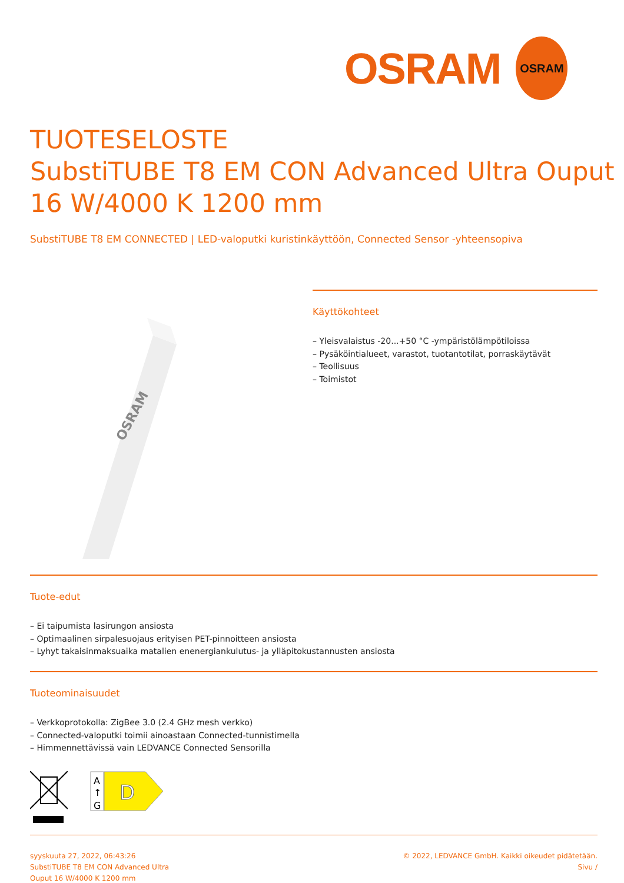OSRAM
OSRAM
TUOTESELOSTE
SubstiTUBE T8 EM CON Advanced Ultra Ouput
16 W/4000 K 1200 mm
SubstiTUBE T8 EM CONNECTED | LED-valoputki kuristinkäyttöön, Connected Sensor -yhteensopiva
OSRAM
Käyttökohteet
– Yleisvalaistus -20...+50 °C -ympäristölämpötiloissa
– Pysäköintialueet, varastot, tuotantotilat, porraskäytävät
– Teollisuus
– Toimistot
Tuote-edut
– Ei taipumista lasirungon ansiosta
– Optimaalinen sirpalesuojaus erityisen PET-pinnoitteen ansiosta
– Lyhyt takaisinmaksuaika matalien enenergiankulutus- ja ylläpitokustannusten ansiosta
Tuoteominaisuudet
– Verkkoprotokolla: ZigBee 3.0 (2.4 GHz mesh verkko)
– Connected-valoputki toimii ainoastaan Connected-tunnistimella
– Himmennettävissä vain LEDVANCE Connected Sensorilla
A
↑
G
D
syyskuuta 27, 2022, 06:43:26
SubstiTUBE T8 EM CON Advanced Ultra
Ouput 16 W/4000 K 1200 mm
© 2022, LEDVANCE GmbH. Kaikki oikeudet pidätetään.
Sivu /